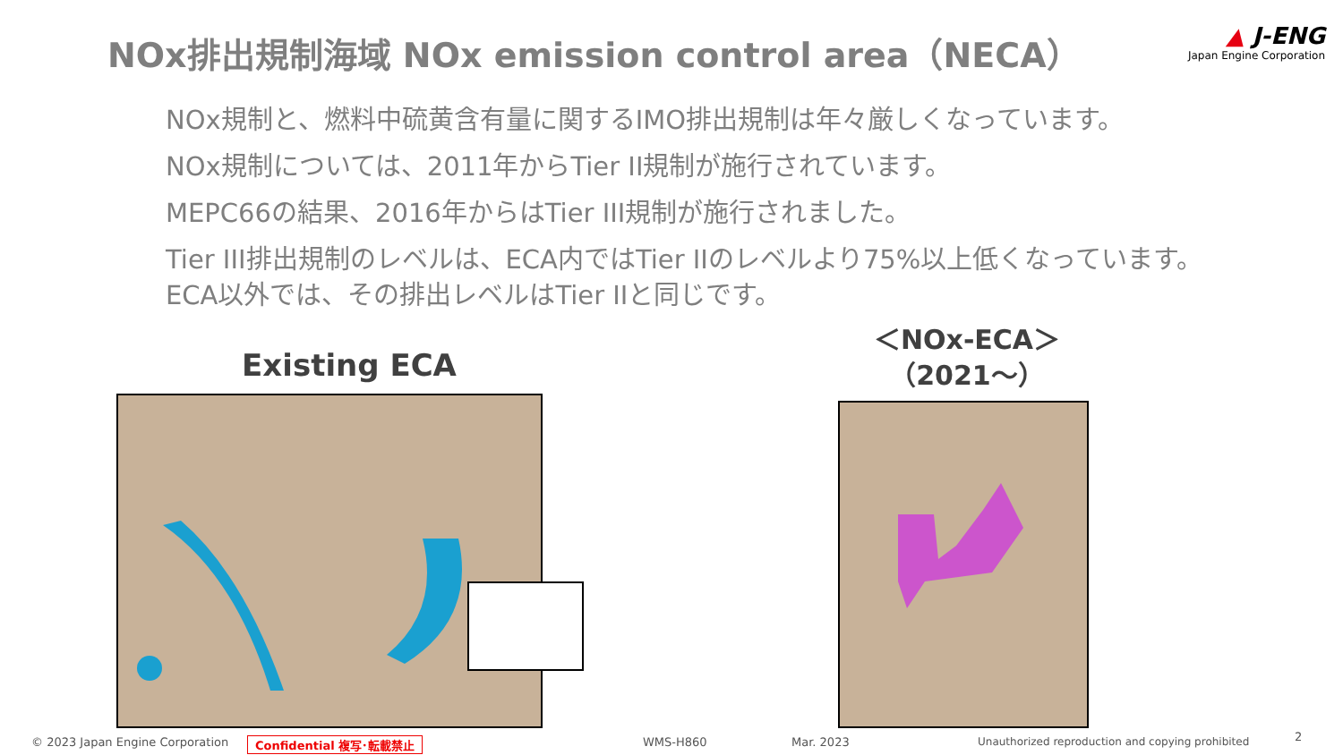NOx排出規制海域 NOx emission control area（NECA）
▲ J-ENG
Japan Engine Corporation
NOx規制と、燃料中硫黄含有量に関するIMO排出規制は年々厳しくなっています。
NOx規制については、2011年からTier II規制が施行されています。
MEPC66の結果、2016年からはTier III規制が施行されました。
Tier III排出規制のレベルは、ECA内ではTier IIのレベルより75%以上低くなっています。
ECA以外では、その排出レベルはTier IIと同じです。
Existing ECA
＜NOx-ECA＞
（2021～）
© 2023 Japan Engine Corporation
Confidential 複写･転載禁止 WMS-H860 Mar. 2023
Unauthorized reproduction and copying prohibited
2